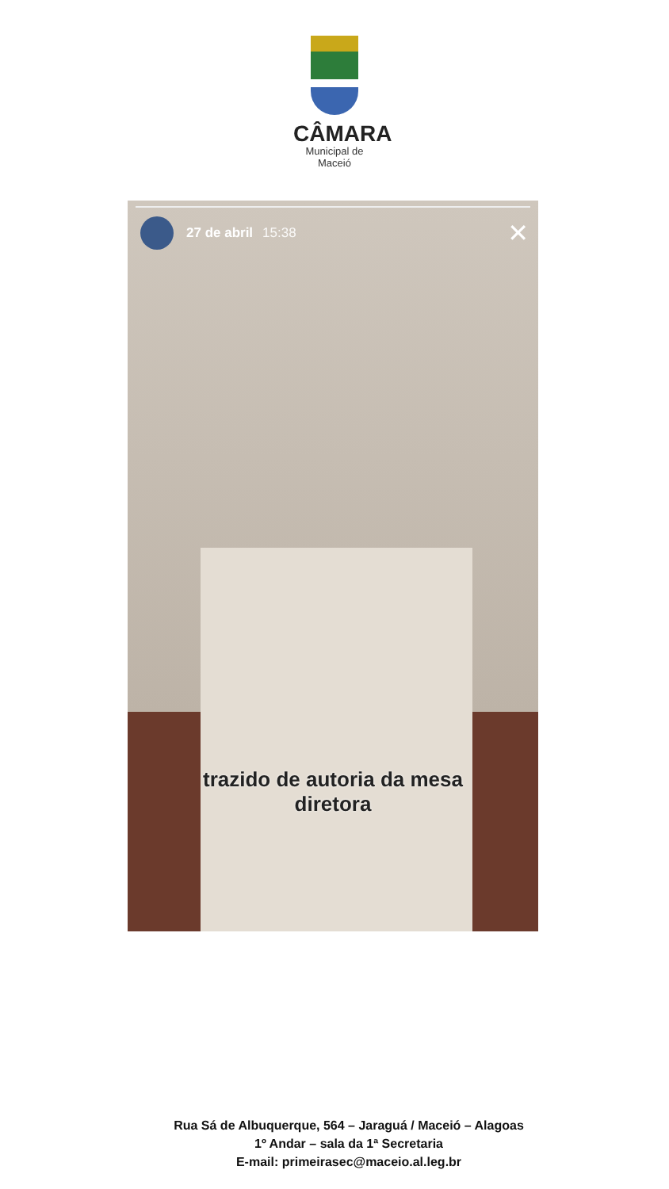CÂMARA
Municipal de Maceió
27 de abril 15:38 ✕
trazido de autoria da mesa
diretora
Rua Sá de Albuquerque, 564 – Jaraguá / Maceió – Alagoas
1º Andar – sala da 1ª Secretaria
E-mail: primeirasec@maceio.al.leg.br